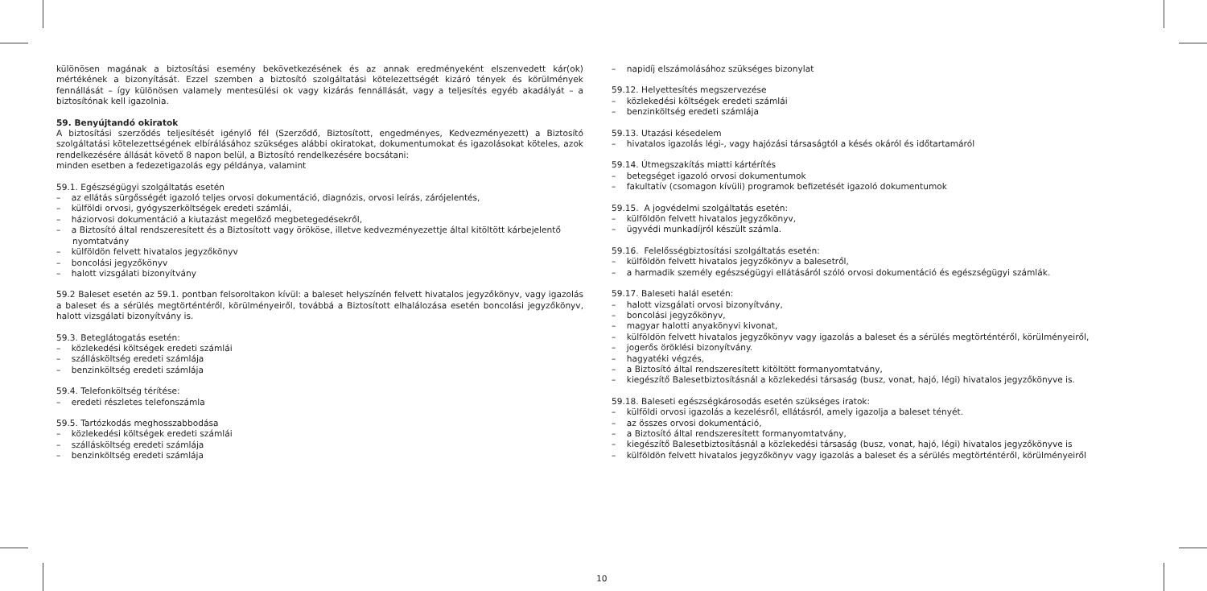különösen magának a biztosítási esemény bekövetkezésének és az annak eredményeként elszenvedett kár(ok) mértékének a bizonyítását. Ezzel szemben a biztosító szolgáltatási kötelezettségét kizáró tények és körülmények fennállását – így különösen valamely mentesülési ok vagy kizárás fennállását, vagy a teljesítés egyéb akadályát – a biztosítónak kell igazolnia.
59. Benyújtandó okiratok
A biztosítási szerződés teljesítését igénylő fél (Szerződő, Biztosított, engedményes, Kedvezményezett) a Biztosító szolgáltatási kötelezettségének elbírálásához szükséges alábbi okiratokat, dokumentumokat és igazolásokat köteles, azok rendelkezésére állását követő 8 napon belül, a Biztosító rendelkezésére bocsátani:
minden esetben a fedezetigazolás egy példánya, valamint
59.1. Egészségügyi szolgáltatás esetén
– az ellátás sürgősségét igazoló teljes orvosi dokumentáció, diagnózis, orvosi leírás, zárójelentés,
– külföldi orvosi, gyógyszerköltségek eredeti számlái,
– háziorvosi dokumentáció a kiutazást megelőző megbetegedésekről,
– a Biztosító által rendszeresített és a Biztosított vagy örököse, illetve kedvezményezettje által kitöltött kárbejelentő nyomtatvány
– külföldön felvett hivatalos jegyzőkönyv
– boncolási jegyzőkönyv
– halott vizsgálati bizonyítvány
59.2 Baleset esetén az 59.1. pontban felsoroltakon kívül: a baleset helyszínén felvett hivatalos jegyzőkönyv, vagy igazolás a baleset és a sérülés megtörténtéről, körülményeiről, továbbá a Biztosított elhalálozása esetén boncolási jegyzőkönyv, halott vizsgálati bizonyítvány is.
59.3. Beteglátogatás esetén:
– közlekedési költségek eredeti számlái
– szállásköltség eredeti számlája
– benzinköltség eredeti számlája
59.4. Telefonköltség térítése:
– eredeti részletes telefonszámla
59.5. Tartózkodás meghosszabbodása
– közlekedési költségek eredeti számlái
– szállásköltség eredeti számlája
– benzinköltség eredeti számlája
– napidíj elszámolásához szükséges bizonylat
59.12. Helyettesítés megszervezése
– közlekedési költségek eredeti számlái
– benzinköltség eredeti számlája
59.13. Utazási késedelem
– hivatalos igazolás légi-, vagy hajózási társaságtól a késés okáról és időtartamáról
59.14. Útmegszakítás miatti kártérítés
– betegséget igazoló orvosi dokumentumok
– fakultatív (csomagon kívüli) programok befizetését igazoló dokumentumok
59.15. A jogvédelmi szolgáltatás esetén:
– külföldön felvett hivatalos jegyzőkönyv,
– ügyvédi munkadíjról készült számla.
59.16. Felelősségbiztosítási szolgáltatás esetén:
– külföldön felvett hivatalos jegyzőkönyv a balesetről,
– a harmadik személy egészségügyi ellátásáról szóló orvosi dokumentáció és egészségügyi számlák.
59.17. Baleseti halál esetén:
– halott vizsgálati orvosi bizonyítvány,
– boncolási jegyzőkönyv,
– magyar halotti anyakönyvi kivonat,
– külföldön felvett hivatalos jegyzőkönyv vagy igazolás a baleset és a sérülés megtörténtéről, körülményeiről,
– jogerős öröklési bizonyítvány.
– hagyatéki végzés,
– a Biztosító által rendszeresített kitöltött formanyomtatvány,
– kiegészítő Balesetbiztosításnál a közlekedési társaság (busz, vonat, hajó, légi) hivatalos jegyzőkönyve is.
59.18. Baleseti egészségkárosodás esetén szükséges iratok:
– külföldi orvosi igazolás a kezelésről, ellátásról, amely igazolja a baleset tényét.
– az összes orvosi dokumentáció,
– a Biztosító által rendszeresített formanyomtatvány,
– kiegészítő Balesetbiztosításnál a közlekedési társaság (busz, vonat, hajó, légi) hivatalos jegyzőkönyve is
– külföldön felvett hivatalos jegyzőkönyv vagy igazolás a baleset és a sérülés megtörténtéről, körülményeiről
10